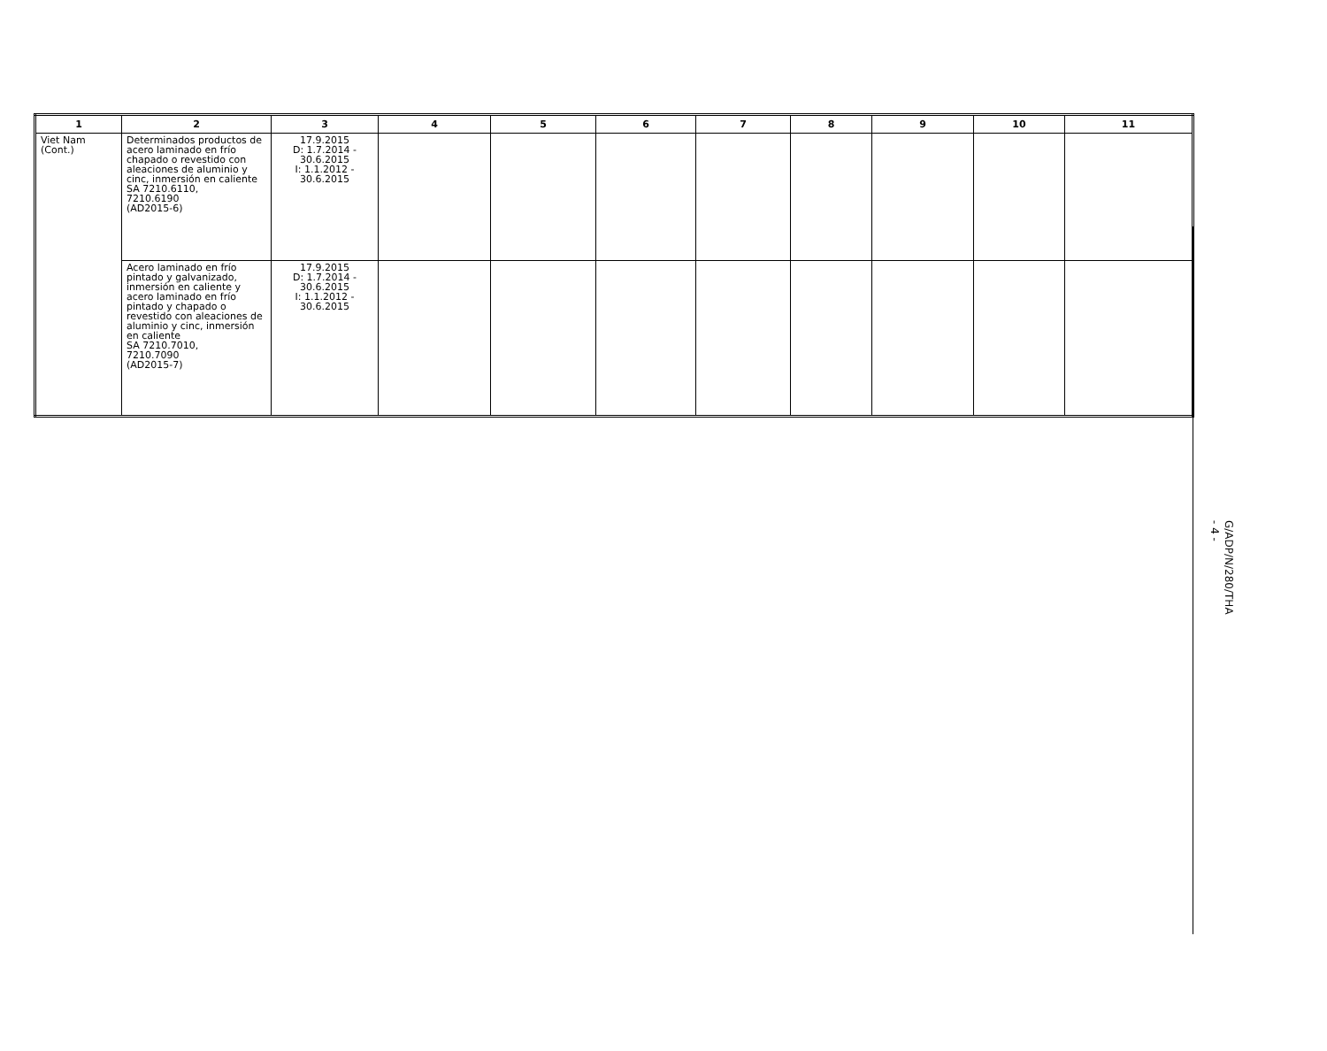| 1 | 2 | 3 | 4 | 5 | 6 | 7 | 8 | 9 | 10 | 11 |
| --- | --- | --- | --- | --- | --- | --- | --- | --- | --- | --- |
| Viet Nam (Cont.) | Determinados productos de acero laminado en frío chapado o revestido con aleaciones de aluminio y cinc, inmersión en caliente SA 7210.6110, 7210.6190 (AD2015-6) | 17.9.2015 D: 1.7.2014 - 30.6.2015 I: 1.1.2012 - 30.6.2015 | | | | | | | | |
| | Acero laminado en frío pintado y galvanizado, inmersión en caliente y acero laminado en frío pintado y chapado o revestido con aleaciones de aluminio y cinc, inmersión en caliente SA 7210.7010, 7210.7090 (AD2015-7) | 17.9.2015 D: 1.7.2014 - 30.6.2015 I: 1.1.2012 - 30.6.2015 | | | | | | | | |
G/ADP/N/280/THA
- 4 -